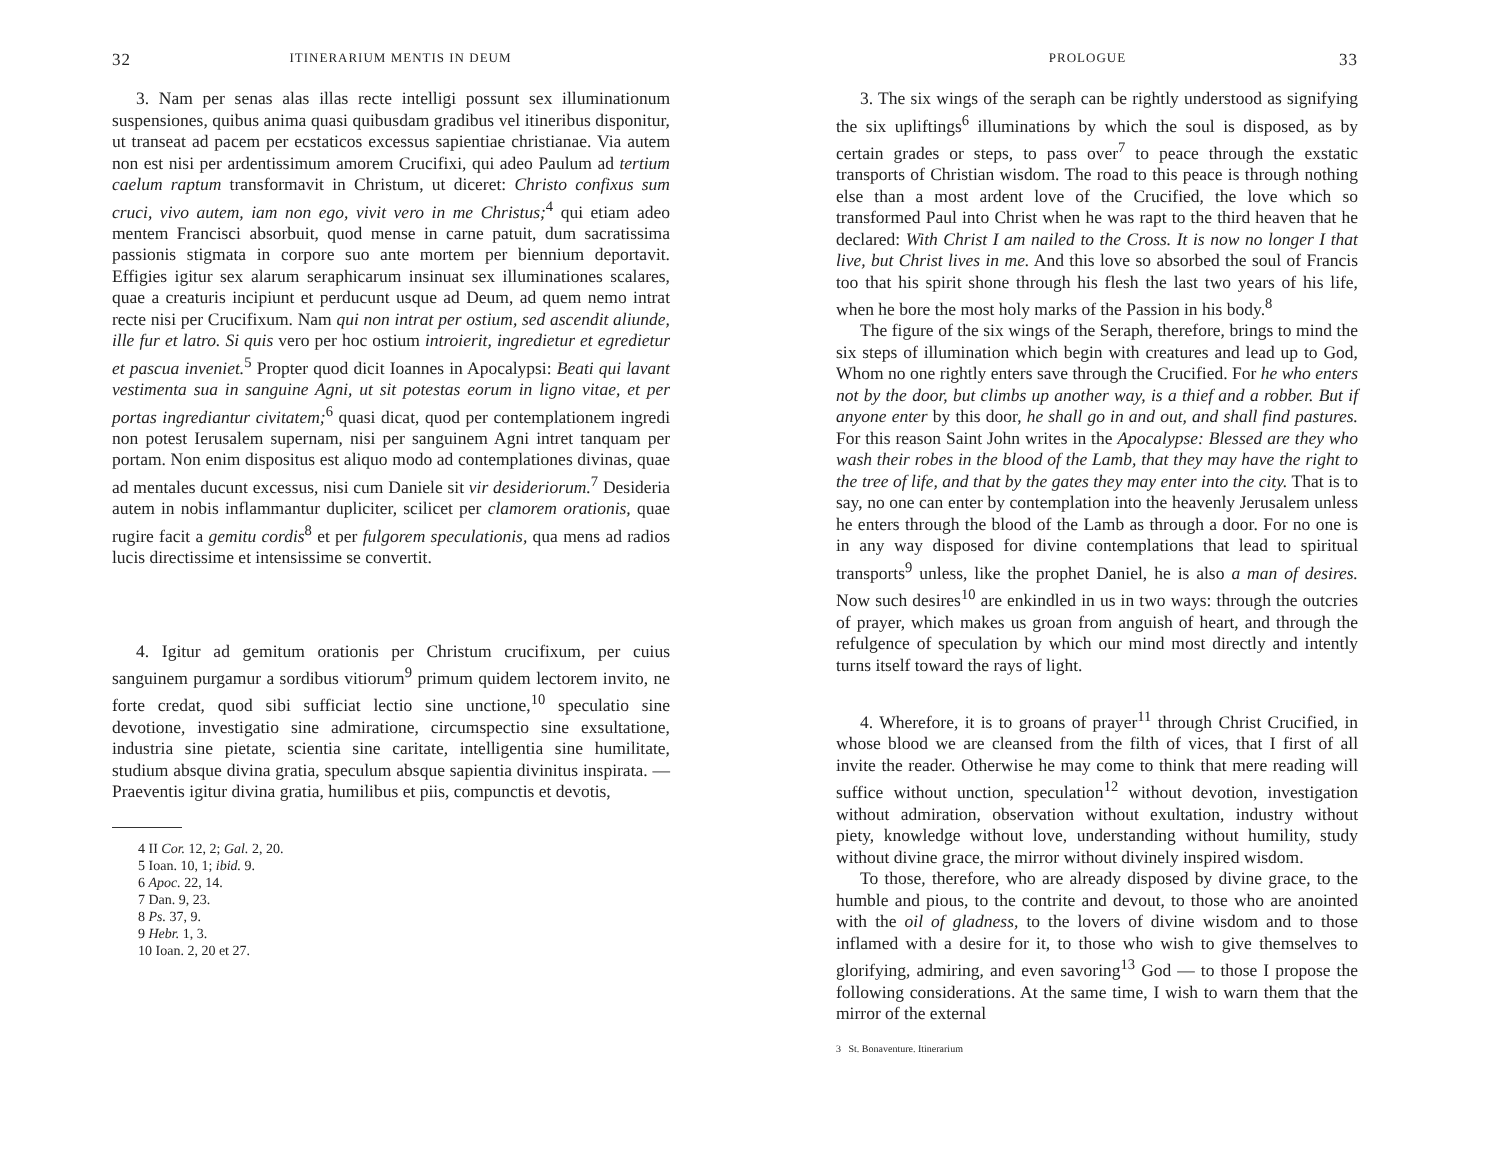32 ITINERARIUM MENTIS IN DEUM
3. Nam per senas alas illas recte intelligi possunt sex illuminationum suspensiones, quibus anima quasi quibusdam gradibus vel itineribus disponitur, ut transeat ad pacem per ecstaticos excessus sapientiae christianae. Via autem non est nisi per ardentissimum amorem Crucifixi, qui adeo Paulum ad tertium caelum raptum transformavit in Christum, ut diceret: Christo confixus sum cruci, vivo autem, iam non ego, vivit vero in me Christus;<sup>4</sup> qui etiam adeo mentem Francisci absorbuit, quod mense in carne patuit, dum sacratissima passionis stigmata in corpore suo ante mortem per biennium deportavit. Effigies igitur sex alarum seraphicarum insinuat sex illuminationes scalares, quae a creaturis incipiunt et perducunt usque ad Deum, ad quem nemo intrat recte nisi per Crucifixum. Nam qui non intrat per ostium, sed ascendit aliunde, ille fur et latro. Si quis vero per hoc ostium introierit, ingredietur et egredietur et pascua inveniet.<sup>5</sup> Propter quod dicit Ioannes in Apocalypsi: Beati qui lavant vestimenta sua in sanguine Agni, ut sit potestas eorum in ligno vitae, et per portas ingrediantur civitatem;<sup>6</sup> quasi dicat, quod per contemplationem ingredi non potest Ierusalem supernam, nisi per sanguinem Agni intret tanquam per portam. Non enim dispositus est aliquo modo ad contemplationes divinas, quae ad mentales ducunt excessus, nisi cum Daniele sit vir desideriorum.<sup>7</sup> Desideria autem in nobis inflammantur dupliciter, scilicet per clamorem orationis, quae rugire facit a gemitu cordis<sup>8</sup> et per fulgorem speculationis, qua mens ad radios lucis directissime et intensissime se convertit.
4. Igitur ad gemitum orationis per Christum crucifixum, per cuius sanguinem purgamur a sordibus vitiorum<sup>9</sup> primum quidem lectorem invito, ne forte credat, quod sibi sufficiat lectio sine unctione,<sup>10</sup> speculatio sine devotione, investigatio sine admiratione, circumspectio sine exsultatione, industria sine pietate, scientia sine caritate, intelligentia sine humilitate, studium absque divina gratia, speculum absque sapientia divinitus inspirata. — Praeventis igitur divina gratia, humilibus et piis, compunctis et devotis,
4 II Cor. 12, 2; Gal. 2, 20.
5 Ioan. 10, 1; ibid. 9.
6 Apoc. 22, 14.
7 Dan. 9, 23.
8 Ps. 37, 9.
9 Hebr. 1, 3.
10 Ioan. 2, 20 et 27.
PROLOGUE 33
3. The six wings of the seraph can be rightly understood as signifying the six upliftings<sup>6</sup> illuminations by which the soul is disposed, as by certain grades or steps, to pass over<sup>7</sup> to peace through the exstatic transports of Christian wisdom. The road to this peace is through nothing else than a most ardent love of the Crucified, the love which so transformed Paul into Christ when he was rapt to the third heaven that he declared: With Christ I am nailed to the Cross. It is now no longer I that live, but Christ lives in me. And this love so absorbed the soul of Francis too that his spirit shone through his flesh the last two years of his life, when he bore the most holy marks of the Passion in his body.<sup>8</sup>
The figure of the six wings of the Seraph, therefore, brings to mind the six steps of illumination which begin with creatures and lead up to God, Whom no one rightly enters save through the Crucified. For he who enters not by the door, but climbs up another way, is a thief and a robber. But if anyone enter by this door, he shall go in and out, and shall find pastures. For this reason Saint John writes in the Apocalypse: Blessed are they who wash their robes in the blood of the Lamb, that they may have the right to the tree of life, and that by the gates they may enter into the city. That is to say, no one can enter by contemplation into the heavenly Jerusalem unless he enters through the blood of the Lamb as through a door. For no one is in any way disposed for divine contemplations that lead to spiritual transports<sup>9</sup> unless, like the prophet Daniel, he is also a man of desires. Now such desires<sup>10</sup> are enkindled in us in two ways: through the outcries of prayer, which makes us groan from anguish of heart, and through the refulgence of speculation by which our mind most directly and intently turns itself toward the rays of light.
4. Wherefore, it is to groans of prayer<sup>11</sup> through Christ Crucified, in whose blood we are cleansed from the filth of vices, that I first of all invite the reader. Otherwise he may come to think that mere reading will suffice without unction, speculation<sup>12</sup> without devotion, investigation without admiration, observation without exultation, industry without piety, knowledge without love, understanding without humility, study without divine grace, the mirror without divinely inspired wisdom.
To those, therefore, who are already disposed by divine grace, to the humble and pious, to the contrite and devout, to those who are anointed with the oil of gladness, to the lovers of divine wisdom and to those inflamed with a desire for it, to those who wish to give themselves to glorifying, admiring, and even savoring<sup>13</sup> God — to those I propose the following considerations. At the same time, I wish to warn them that the mirror of the external
3 St. Bonaventure. Itinerarium